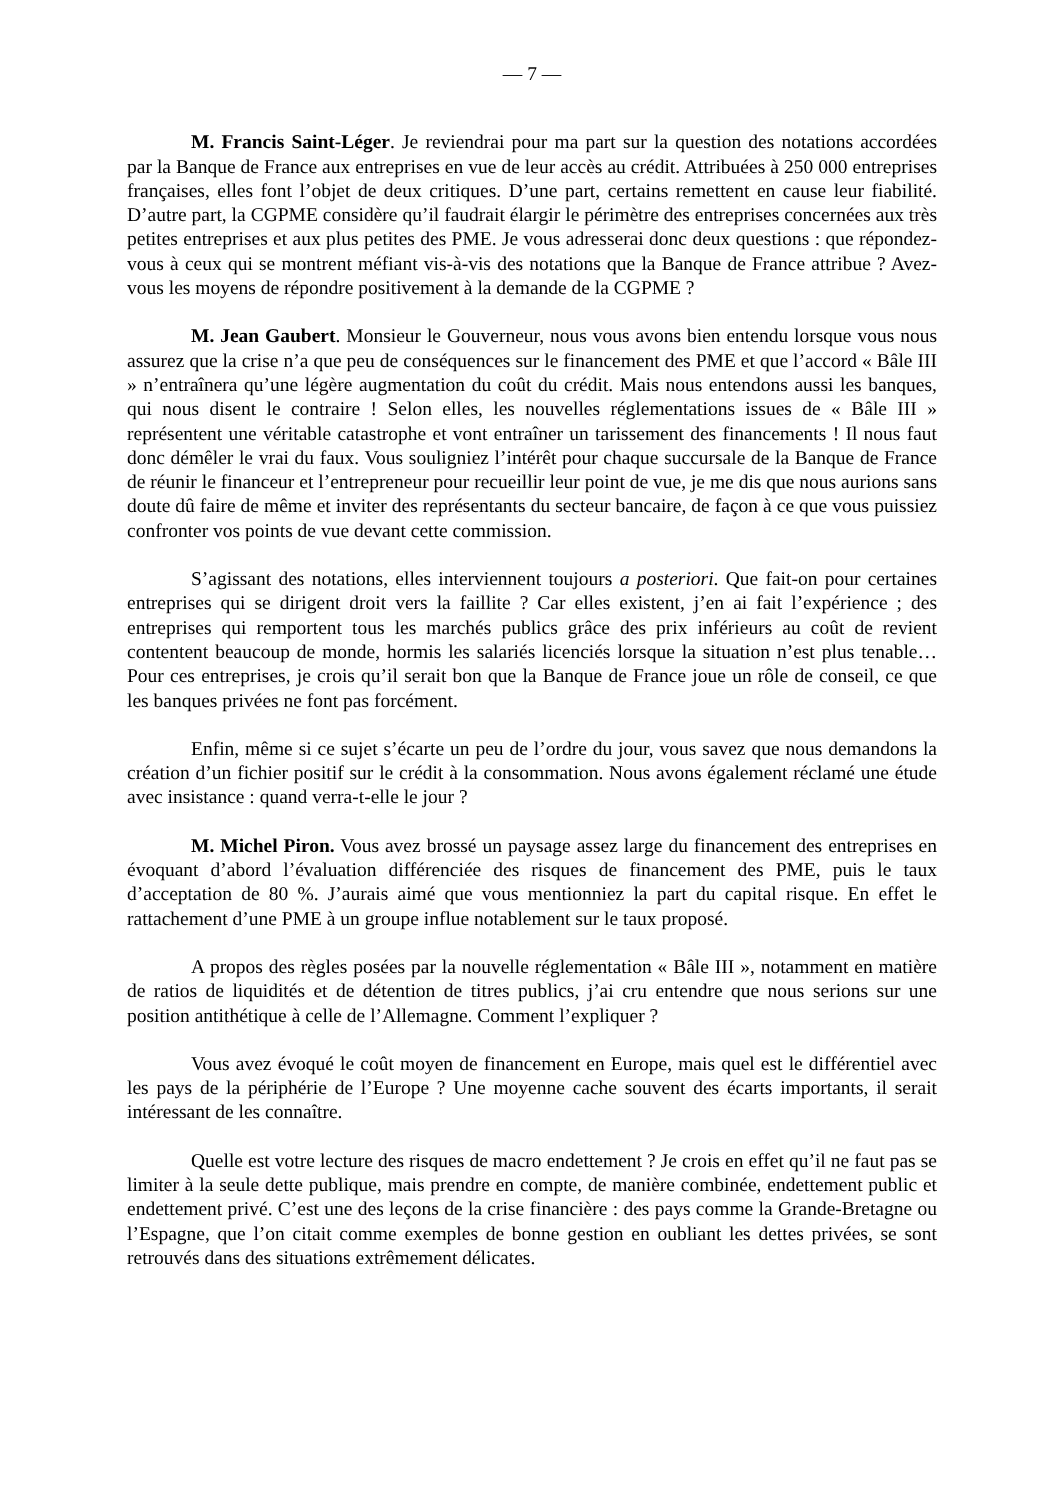— 7 —
M. Francis Saint-Léger. Je reviendrai pour ma part sur la question des notations accordées par la Banque de France aux entreprises en vue de leur accès au crédit. Attribuées à 250 000 entreprises françaises, elles font l’objet de deux critiques. D’une part, certains remettent en cause leur fiabilité. D’autre part, la CGPME considère qu’il faudrait élargir le périmètre des entreprises concernées aux très petites entreprises et aux plus petites des PME. Je vous adresserai donc deux questions : que répondez-vous à ceux qui se montrent méfiant vis-à-vis des notations que la Banque de France attribue ? Avez-vous les moyens de répondre positivement à la demande de la CGPME ?
M. Jean Gaubert. Monsieur le Gouverneur, nous vous avons bien entendu lorsque vous nous assurez que la crise n’a que peu de conséquences sur le financement des PME et que l’accord « Bâle III » n’entraînera qu’une légère augmentation du coût du crédit. Mais nous entendons aussi les banques, qui nous disent le contraire ! Selon elles, les nouvelles réglementations issues de « Bâle III » représentent une véritable catastrophe et vont entraîner un tarissement des financements ! Il nous faut donc démêler le vrai du faux. Vous souligniez l’intérêt pour chaque succursale de la Banque de France de réunir le financeur et l’entrepreneur pour recueillir leur point de vue, je me dis que nous aurions sans doute dû faire de même et inviter des représentants du secteur bancaire, de façon à ce que vous puissiez confronter vos points de vue devant cette commission.
S’agissant des notations, elles interviennent toujours a posteriori. Que fait-on pour certaines entreprises qui se dirigent droit vers la faillite ? Car elles existent, j’en ai fait l’expérience ; des entreprises qui remportent tous les marchés publics grâce des prix inférieurs au coût de revient contentent beaucoup de monde, hormis les salariés licenciés lorsque la situation n’est plus tenable… Pour ces entreprises, je crois qu’il serait bon que la Banque de France joue un rôle de conseil, ce que les banques privées ne font pas forcément.
Enfin, même si ce sujet s’écarte un peu de l’ordre du jour, vous savez que nous demandons la création d’un fichier positif sur le crédit à la consommation. Nous avons également réclamé une étude avec insistance : quand verra-t-elle le jour ?
M. Michel Piron. Vous avez brossé un paysage assez large du financement des entreprises en évoquant d’abord l’évaluation différenciée des risques de financement des PME, puis le taux d’acceptation de 80 %. J’aurais aimé que vous mentionniez la part du capital risque. En effet le rattachement d’une PME à un groupe influe notablement sur le taux proposé.
A propos des règles posées par la nouvelle réglementation « Bâle III », notamment en matière de ratios de liquidités et de détention de titres publics, j’ai cru entendre que nous serions sur une position antithétique à celle de l’Allemagne. Comment l’expliquer ?
Vous avez évoqué le coût moyen de financement en Europe, mais quel est le différentiel avec les pays de la périphérie de l’Europe ? Une moyenne cache souvent des écarts importants, il serait intéressant de les connaître.
Quelle est votre lecture des risques de macro endettement ? Je crois en effet qu’il ne faut pas se limiter à la seule dette publique, mais prendre en compte, de manière combinée, endettement public et endettement privé. C’est une des leçons de la crise financière : des pays comme la Grande-Bretagne ou l’Espagne, que l’on citait comme exemples de bonne gestion en oubliant les dettes privées, se sont retrouvés dans des situations extrêmement délicates.